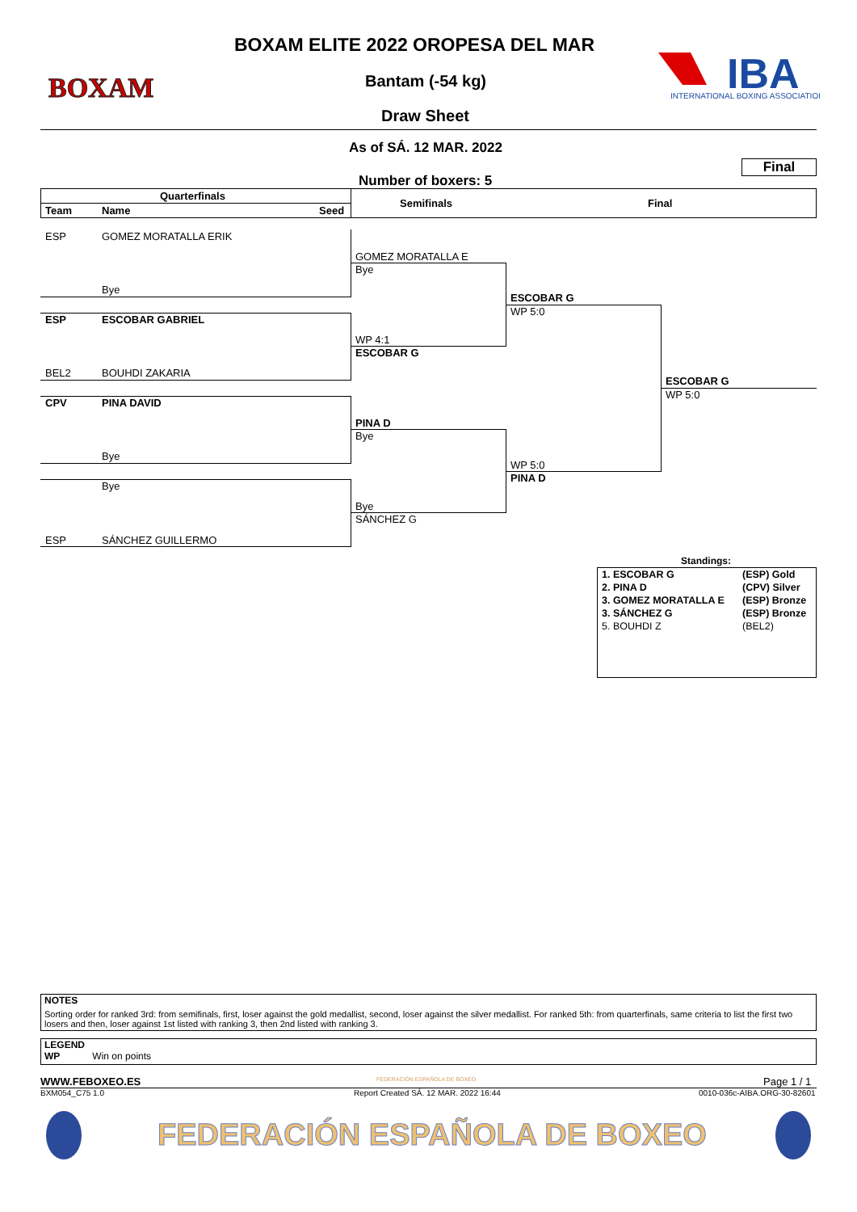BOXAM
IBA
INTERNATIONAL BOXING ASSOCIATION
BOXAM ELITE 2022 OROPESA DEL MAR
Bantam (-54 kg)
Draw Sheet
As of SÁ. 12 MAR. 2022
Final
Number of boxers: 5
Quarterfinals
Team Name Seed
Semifinals Final
ESP GOMEZ MORATALLA ERIK
Bye
ESP ESCOBAR GABRIEL
BEL2 BOUHDI ZAKARIA
CPV PINA DAVID
Bye
Bye
ESP SÁNCHEZ GUILLERMO
GOMEZ MORATALLA E
Bye
WP 4:1
ESCOBAR G
PINA D
Bye
Bye
SÁNCHEZ G
ESCOBAR G
WP 5:0
WP 5:0
PINA D
ESCOBAR G
WP 5:0
Standings:
| 1. ESCOBAR G | (ESP) Gold |
| 2. PINA D | (CPV) Silver |
| 3. GOMEZ MORATALLA E | (ESP) Bronze |
| 3. SÁNCHEZ G | (ESP) Bronze |
| 5. BOUHDI Z | (BEL2) |
NOTES
Sorting order for ranked 3rd: from semifinals, first, loser against the gold medallist, second, loser against the silver medallist. For ranked 5th: from quarterfinals, same criteria to list the first two losers and then, loser against 1st listed with ranking 3, then 2nd listed with ranking 3.
LEGEND
WP Win on points
WWW.FEBOXEO.ES FEDERACIÓN ESPAÑOLA DE BOXEO Page 1 / 1
BXM054_C75 1.0 Report Created SÁ. 12 MAR. 2022 16:44 0010-036c-AIBA.ORG-30-82601
FEDERACIÓN ESPAÑOLA DE BOXEO